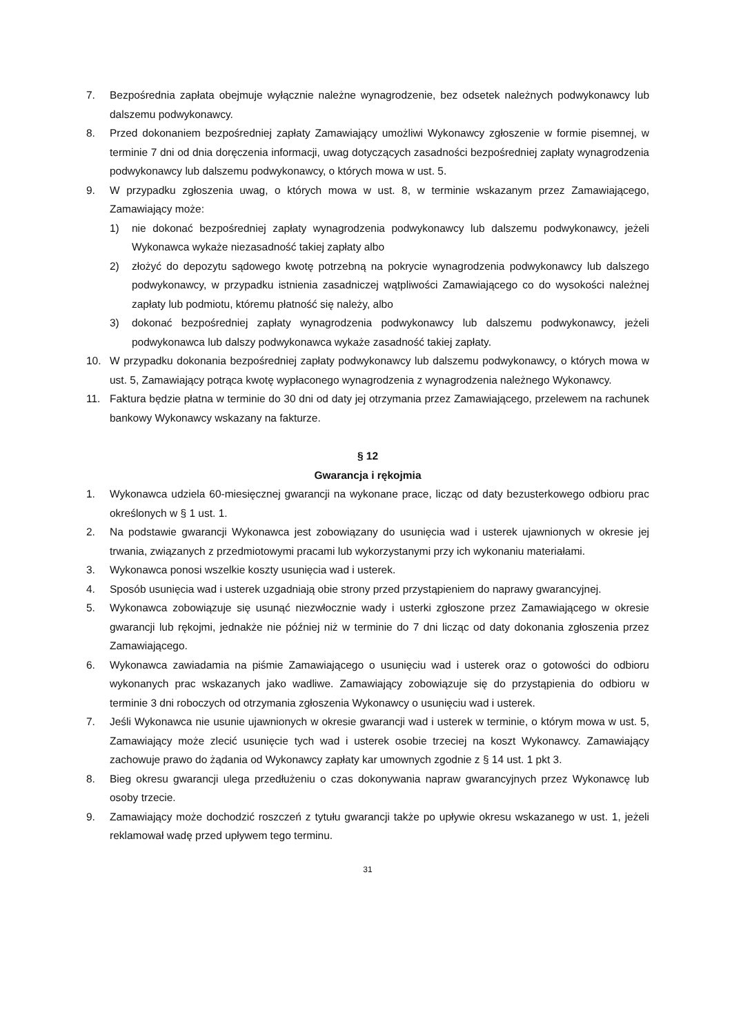7. Bezpośrednia zapłata obejmuje wyłącznie należne wynagrodzenie, bez odsetek należnych podwykonawcy lub dalszemu podwykonawcy.
8. Przed dokonaniem bezpośredniej zapłaty Zamawiający umożliwi Wykonawcy zgłoszenie w formie pisemnej, w terminie 7 dni od dnia doręczenia informacji, uwag dotyczących zasadności bezpośredniej zapłaty wynagrodzenia podwykonawcy lub dalszemu podwykonawcy, o których mowa w ust. 5.
9. W przypadku zgłoszenia uwag, o których mowa w ust. 8, w terminie wskazanym przez Zamawiającego, Zamawiający może:
1) nie dokonać bezpośredniej zapłaty wynagrodzenia podwykonawcy lub dalszemu podwykonawcy, jeżeli Wykonawca wykaże niezasadność takiej zapłaty albo
2) złożyć do depozytu sądowego kwotę potrzebną na pokrycie wynagrodzenia podwykonawcy lub dalszego podwykonawcy, w przypadku istnienia zasadniczej wątpliwości Zamawiającego co do wysokości należnej zapłaty lub podmiotu, któremu płatność się należy, albo
3) dokonać bezpośredniej zapłaty wynagrodzenia podwykonawcy lub dalszemu podwykonawcy, jeżeli podwykonawca lub dalszy podwykonawca wykaże zasadność takiej zapłaty.
10. W przypadku dokonania bezpośredniej zapłaty podwykonawcy lub dalszemu podwykonawcy, o których mowa w ust. 5, Zamawiający potrąca kwotę wypłaconego wynagrodzenia z wynagrodzenia należnego Wykonawcy.
11. Faktura będzie płatna w terminie do 30 dni od daty jej otrzymania przez Zamawiającego, przelewem na rachunek bankowy Wykonawcy wskazany na fakturze.
§ 12
Gwarancja i rękojmia
1. Wykonawca udziela 60-miesięcznej gwarancji na wykonane prace, licząc od daty bezusterkowego odbioru prac określonych w § 1 ust. 1.
2. Na podstawie gwarancji Wykonawca jest zobowiązany do usunięcia wad i usterek ujawnionych w okresie jej trwania, związanych z przedmiotowymi pracami lub wykorzystanymi przy ich wykonaniu materiałami.
3. Wykonawca ponosi wszelkie koszty usunięcia wad i usterek.
4. Sposób usunięcia wad i usterek uzgadniają obie strony przed przystąpieniem do naprawy gwarancyjnej.
5. Wykonawca zobowiązuje się usunąć niezwłocznie wady i usterki zgłoszone przez Zamawiającego w okresie gwarancji lub rękojmi, jednakże nie później niż w terminie do 7 dni licząc od daty dokonania zgłoszenia przez Zamawiającego.
6. Wykonawca zawiadamia na piśmie Zamawiającego o usunięciu wad i usterek oraz o gotowości do odbioru wykonanych prac wskazanych jako wadliwe. Zamawiający zobowiązuje się do przystąpienia do odbioru w terminie 3 dni roboczych od otrzymania zgłoszenia Wykonawcy o usunięciu wad i usterek.
7. Jeśli Wykonawca nie usunie ujawnionych w okresie gwarancji wad i usterek w terminie, o którym mowa w ust. 5, Zamawiający może zlecić usunięcie tych wad i usterek osobie trzeciej na koszt Wykonawcy. Zamawiający zachowuje prawo do żądania od Wykonawcy zapłaty kar umownych zgodnie z § 14 ust. 1 pkt 3.
8. Bieg okresu gwarancji ulega przedłużeniu o czas dokonywania napraw gwarancyjnych przez Wykonawcę lub osoby trzecie.
9. Zamawiający może dochodzić roszczeń z tytułu gwarancji także po upływie okresu wskazanego w ust. 1, jeżeli reklamował wadę przed upływem tego terminu.
31